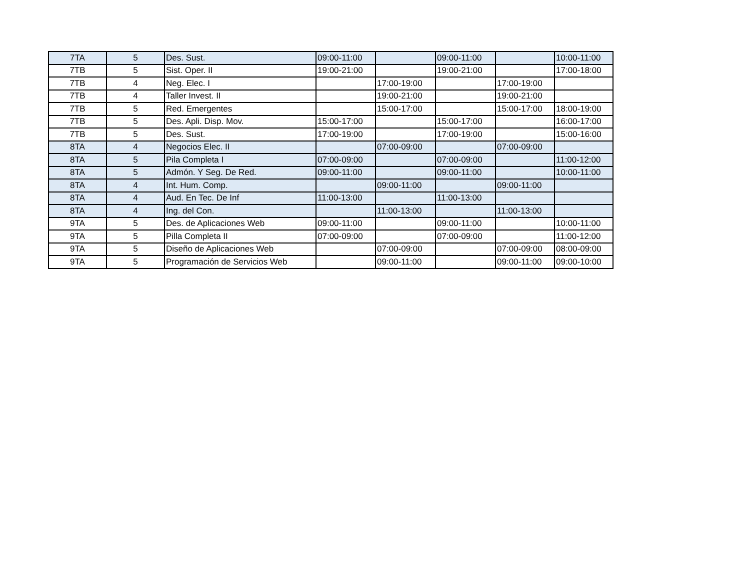| 7TA | 5 | Des. Sust. | 09:00-11:00 | | 09:00-11:00 | | 10:00-11:00 |
| 7TB | 5 | Sist. Oper. II | 19:00-21:00 | | 19:00-21:00 | | 17:00-18:00 |
| 7TB | 4 | Neg. Elec. I | | 17:00-19:00 | | 17:00-19:00 | |
| 7TB | 4 | Taller Invest. II | | 19:00-21:00 | | 19:00-21:00 | |
| 7TB | 5 | Red. Emergentes | | 15:00-17:00 | | 15:00-17:00 | 18:00-19:00 |
| 7TB | 5 | Des. Apli. Disp. Mov. | 15:00-17:00 | | 15:00-17:00 | | 16:00-17:00 |
| 7TB | 5 | Des. Sust. | 17:00-19:00 | | 17:00-19:00 | | 15:00-16:00 |
| 8TA | 4 | Negocios Elec. II | | 07:00-09:00 | | 07:00-09:00 | |
| 8TA | 5 | Pila Completa I | 07:00-09:00 | | 07:00-09:00 | | 11:00-12:00 |
| 8TA | 5 | Admón. Y Seg. De Red. | 09:00-11:00 | | 09:00-11:00 | | 10:00-11:00 |
| 8TA | 4 | Int. Hum. Comp. | | 09:00-11:00 | | 09:00-11:00 | |
| 8TA | 4 | Aud. En Tec. De Inf | 11:00-13:00 | | 11:00-13:00 | | |
| 8TA | 4 | Ing. del Con. | | 11:00-13:00 | | 11:00-13:00 | |
| 9TA | 5 | Des. de Aplicaciones Web | 09:00-11:00 | | 09:00-11:00 | | 10:00-11:00 |
| 9TA | 5 | Pilla Completa II | 07:00-09:00 | | 07:00-09:00 | | 11:00-12:00 |
| 9TA | 5 | Diseño de Aplicaciones Web | | 07:00-09:00 | | 07:00-09:00 | 08:00-09:00 |
| 9TA | 5 | Programación de Servicios Web | | 09:00-11:00 | | 09:00-11:00 | 09:00-10:00 |